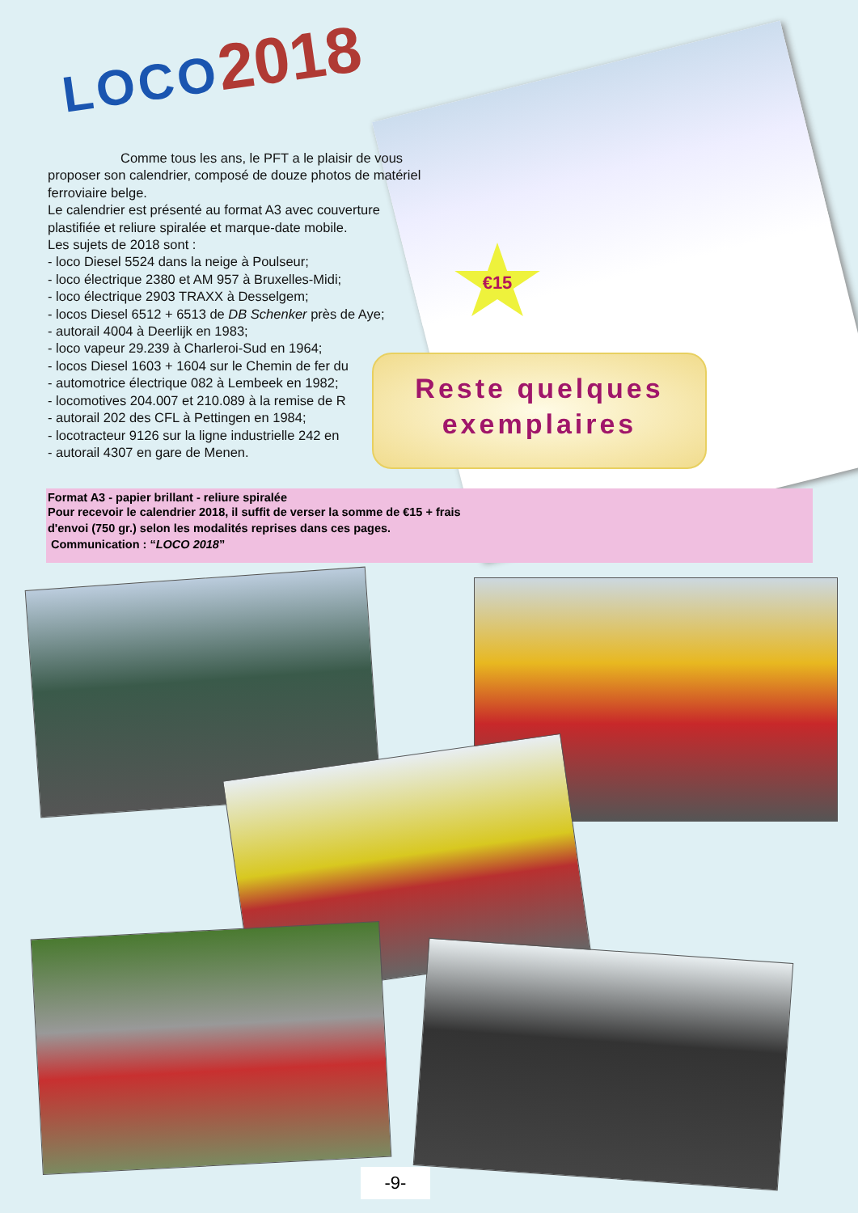LOCO 2018
Comme tous les ans, le PFT a le plaisir de vous proposer son calendrier, composé de douze photos de matériel ferroviaire belge.
Le calendrier est présenté au format A3 avec couverture plastifiée et reliure spiralée et marque-date mobile.
Les sujets de 2018 sont :
- loco Diesel 5524 dans la neige à Poulseur;
- loco électrique 2380 et AM 957 à Bruxelles-Midi;
- loco électrique 2903 TRAXX à Desselgem;
- locos Diesel 6512 + 6513 de DB Schenker près de Aye;
- autorail 4004 à Deerlijk en 1983;
- loco vapeur 29.239 à Charleroi-Sud en 1964;
- locos Diesel 1603 + 1604 sur le Chemin de fer du
- automotrice électrique 082 à Lembeek en 1982;
- locomotives 204.007 et 210.089 à la remise de R
- autorail 202 des CFL à Pettingen en 1984;
- locotracteur 9126 sur la ligne industrielle 242 en
- autorail 4307 en gare de Menen.
Format A3 - papier brillant - reliure spiralée
Pour recevoir le calendrier 2018, il suffit de verser la somme de €15 + frais
d'envoi (750 gr.) selon les modalités reprises dans ces pages.
Communication : “LOCO 2018”
€15
Reste quelques
exemplaires
-9-